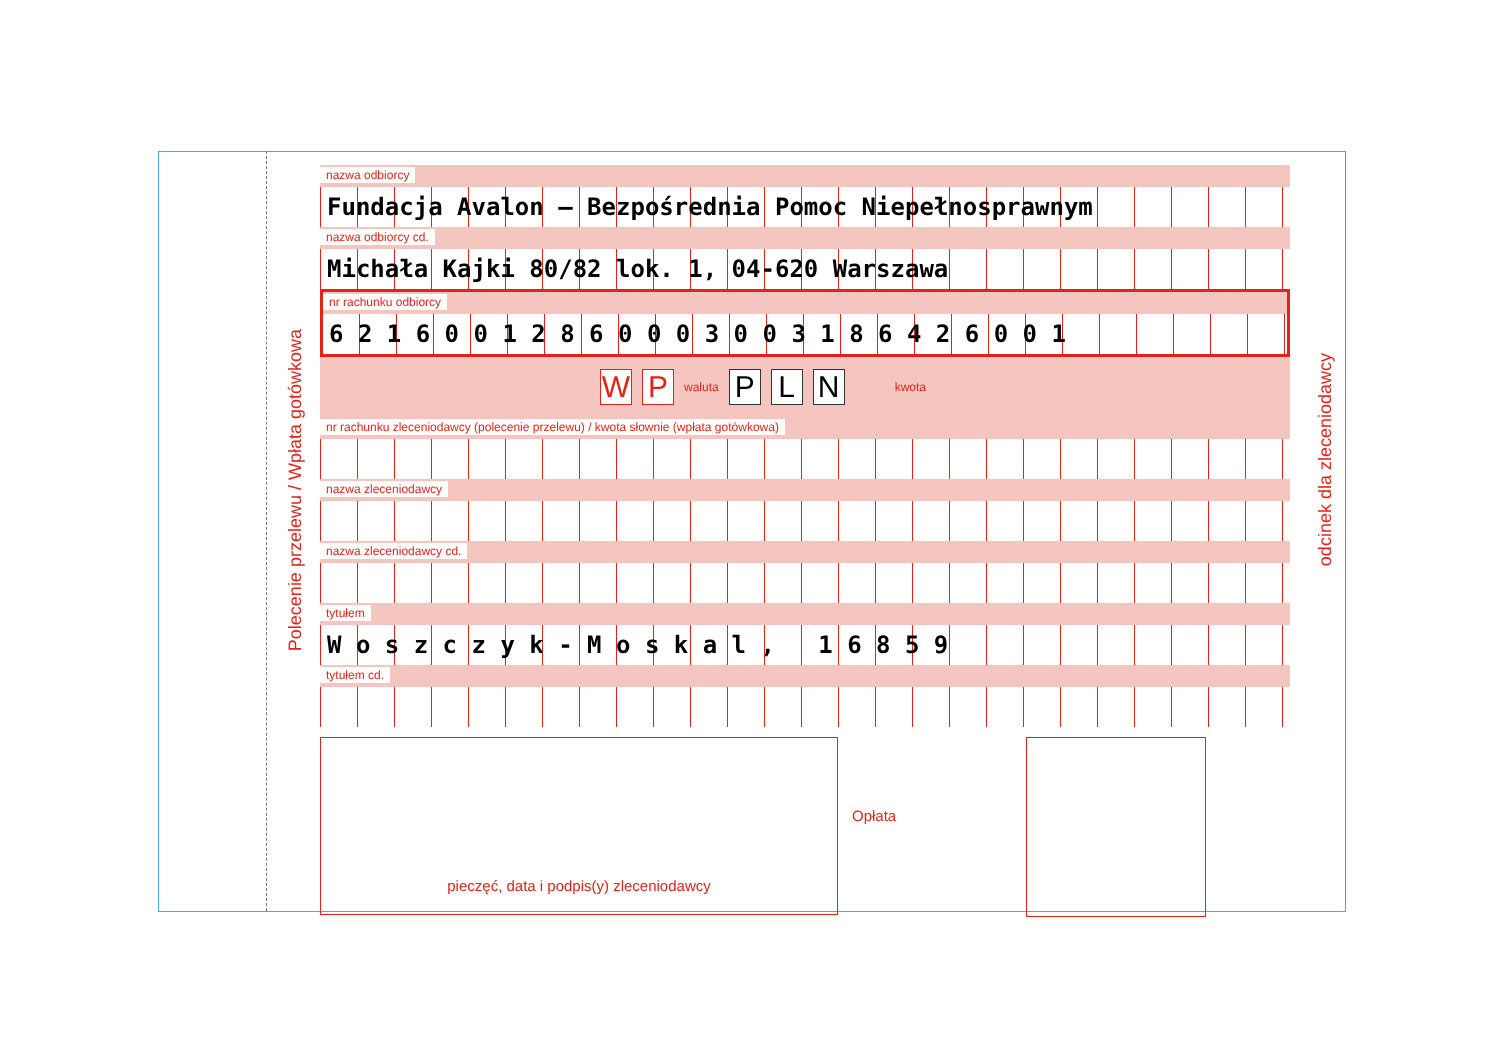Polecenie przelewu / Wpłata gotówkowa
odcinek dla zleceniodawcy
nazwa odbiorcy
Fundacja Avalon – Bezpośrednia Pomoc Niepełnosprawnym
nazwa odbiorcy cd.
Michała Kajki 80/82 lok. 1, 04-620 Warszawa
nr rachunku odbiorcy
6 2 1 6 0 0 1 2 8 6 0 0 0 3 0 0 3 1 8 6 4 2 6 0 0 1
W P waluta P L N kwota
nr rachunku zleceniodawcy (polecenie przelewu) / kwota słownie (wpłata gotówkowa)
nazwa zleceniodawcy
nazwa zleceniodawcy cd.
tytułem
W o s z c z y k - M o s k a l , 1 6 8 5 9
tytułem cd.
pieczęć, data i podpis(y) zleceniodawcy
Opłata